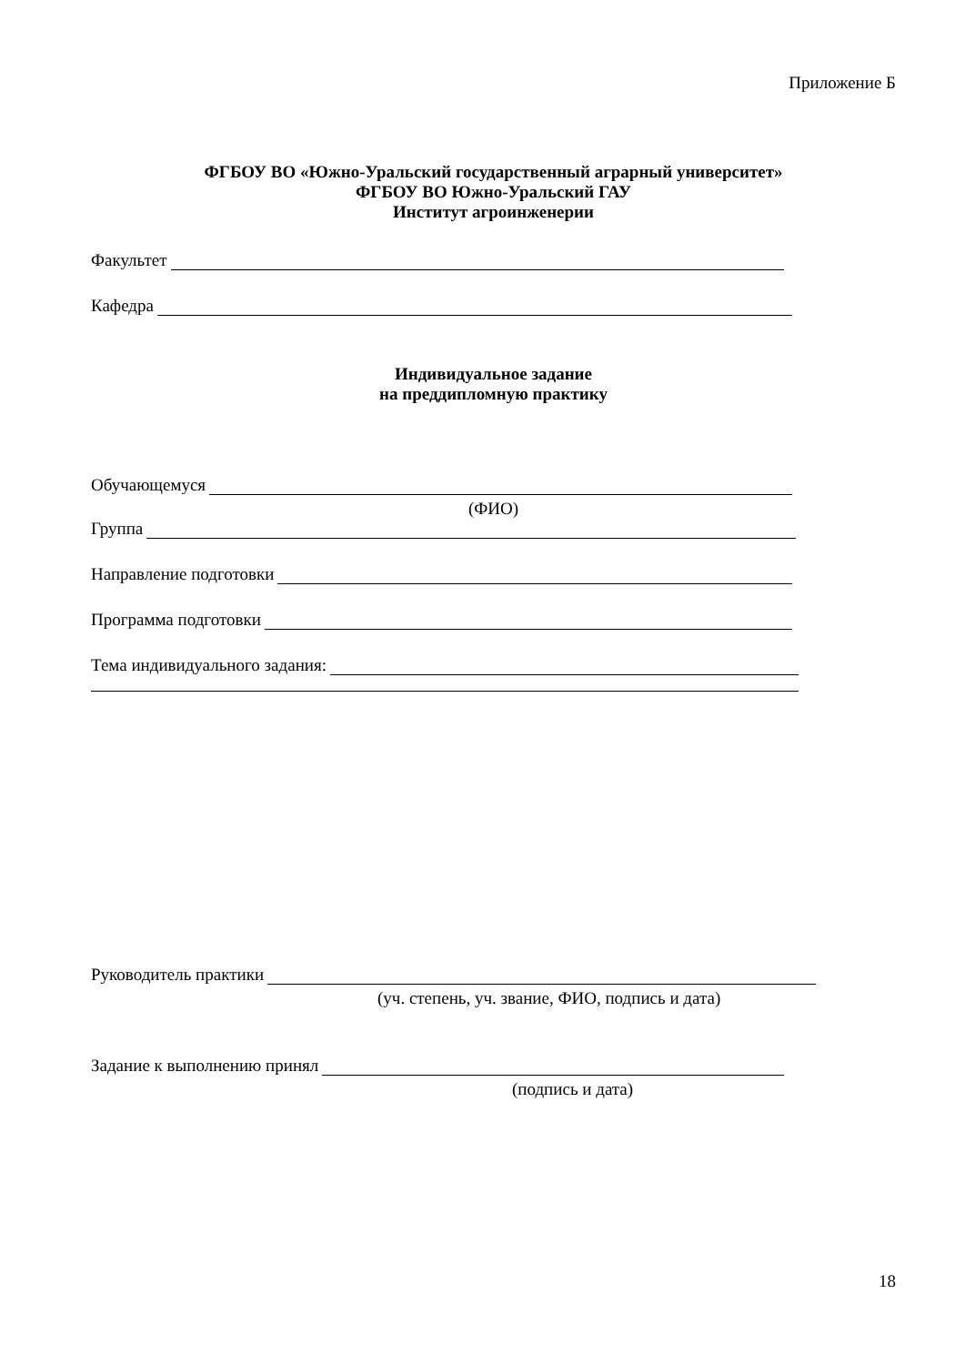Приложение Б
ФГБОУ ВО «Южно-Уральский государственный аграрный университет»
ФГБОУ ВО Южно-Уральский ГАУ
Институт агроинженерии
Факультет
Кафедра
Индивидуальное задание
на преддипломную практику
Обучающемуся
(ФИО)
Группа
Направление подготовки
Программа подготовки
Тема индивидуального задания:
Руководитель практики
(уч. степень, уч. звание, ФИО, подпись и дата)
Задание к выполнению принял
(подпись и дата)
18